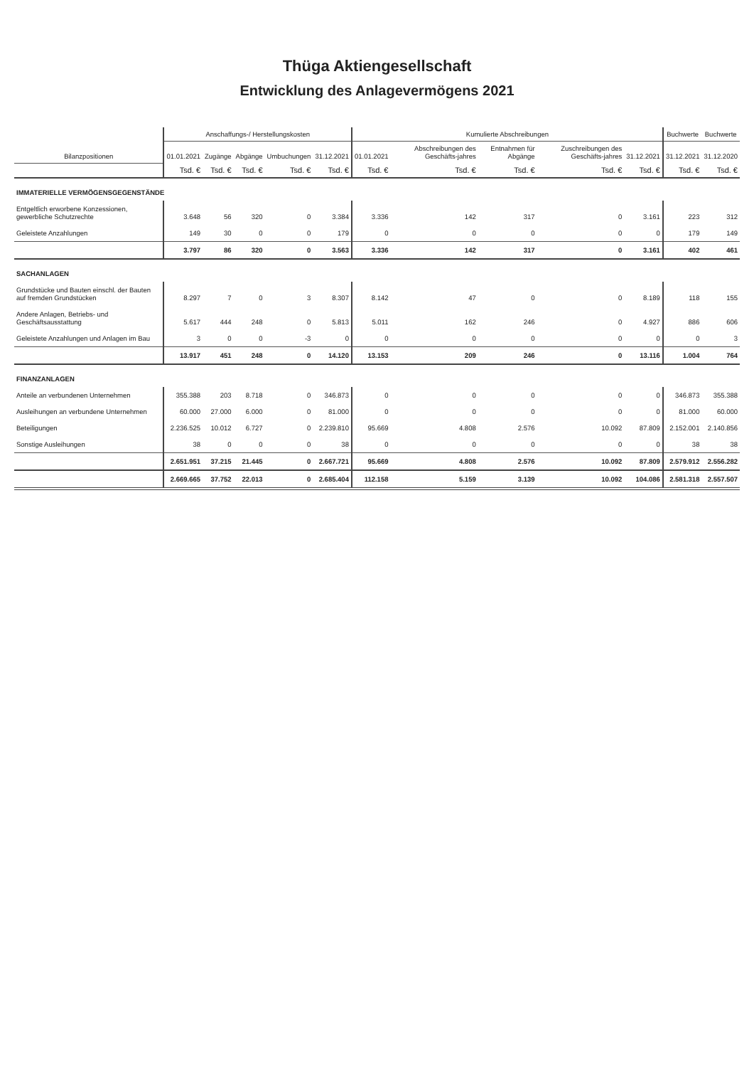Thüga Aktiengesellschaft
Entwicklung des Anlagevermögens 2021
| Bilanzpositionen | Anschaffungs-/ Herstellungskosten | | | | | Kumulierte Abschreibungen | | | | | Buchwerte | Buchwerte |
| --- | --- | --- | --- | --- | --- | --- | --- | --- | --- | --- | --- | --- |
| | 01.01.2021 | Zugänge | Abgänge | Umbuchungen | 31.12.2021 | 01.01.2021 | Abschreibungen des Geschäfts-jahres | Entnahmen für Abgänge | Zuschreibungen des Geschäfts-jahres | 31.12.2021 | 31.12.2021 | 31.12.2020 |
| | Tsd. € | Tsd. € | Tsd. € | Tsd. € | Tsd. € | Tsd. € | Tsd. € | Tsd. € | Tsd. € | Tsd. € | Tsd. € | Tsd. € |
| IMMATERIELLE VERMÖGENSGEGENSTÄNDE | | | | | | | | | | | | |
| Entgeltlich erworbene Konzessionen, gewerbliche Schutzrechte | 3.648 | 56 | 320 | 0 | 3.384 | 3.336 | 142 | 317 | 0 | 3.161 | 223 | 312 |
| Geleistete Anzahlungen | 149 | 30 | 0 | 0 | 179 | 0 | 0 | 0 | 0 | 0 | 179 | 149 |
| | 3.797 | 86 | 320 | 0 | 3.563 | 3.336 | 142 | 317 | 0 | 3.161 | 402 | 461 |
| SACHANLAGEN | | | | | | | | | | | | |
| Grundstücke und Bauten einschl. der Bauten auf fremden Grundstücken | 8.297 | 7 | 0 | 3 | 8.307 | 8.142 | 47 | 0 | 0 | 8.189 | 118 | 155 |
| Andere Anlagen, Betriebs- und Geschäftsausstattung | 5.617 | 444 | 248 | 0 | 5.813 | 5.011 | 162 | 246 | 0 | 4.927 | 886 | 606 |
| Geleistete Anzahlungen und Anlagen im Bau | 3 | 0 | 0 | -3 | 0 | 0 | 0 | 0 | 0 | 0 | 0 | 3 |
| | 13.917 | 451 | 248 | 0 | 14.120 | 13.153 | 209 | 246 | 0 | 13.116 | 1.004 | 764 |
| FINANZANLAGEN | | | | | | | | | | | | |
| Anteile an verbundenen Unternehmen | 355.388 | 203 | 8.718 | 0 | 346.873 | 0 | 0 | 0 | 0 | 0 | 346.873 | 355.388 |
| Ausleihungen an verbundene Unternehmen | 60.000 | 27.000 | 6.000 | 0 | 81.000 | 0 | 0 | 0 | 0 | 0 | 81.000 | 60.000 |
| Beteiligungen | 2.236.525 | 10.012 | 6.727 | 0 | 2.239.810 | 95.669 | 4.808 | 2.576 | 10.092 | 87.809 | 2.152.001 | 2.140.856 |
| Sonstige Ausleihungen | 38 | 0 | 0 | 0 | 38 | 0 | 0 | 0 | 0 | 0 | 38 | 38 |
| | 2.651.951 | 37.215 | 21.445 | 0 | 2.667.721 | 95.669 | 4.808 | 2.576 | 10.092 | 87.809 | 2.579.912 | 2.556.282 |
| | 2.669.665 | 37.752 | 22.013 | 0 | 2.685.404 | 112.158 | 5.159 | 3.139 | 10.092 | 104.086 | 2.581.318 | 2.557.507 |